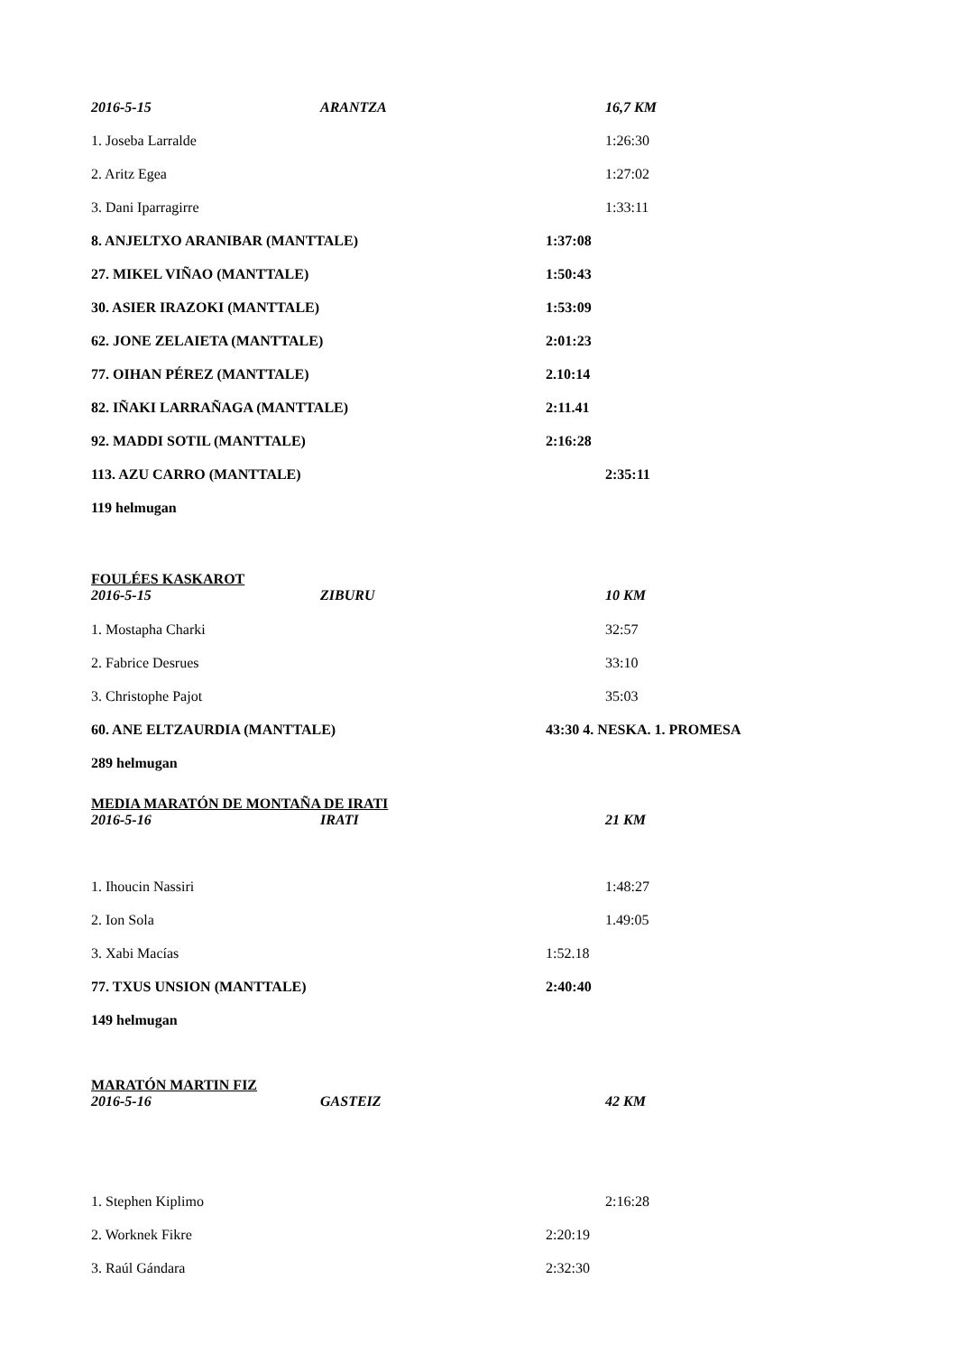2016-5-15 ARANTZA 16,7 KM
1. Joseba Larralde 1:26:30
2. Aritz Egea 1:27:02
3. Dani Iparragirre 1:33:11
8. ANJELTXO ARANIBAR (MANTTALE) 1:37:08
27. MIKEL VIÑAO (MANTTALE) 1:50:43
30. ASIER IRAZOKI (MANTTALE) 1:53:09
62. JONE ZELAIETA (MANTTALE) 2:01:23
77. OIHAN PÉREZ (MANTTALE) 2.10:14
82. IÑAKI LARRAÑAGA (MANTTALE) 2:11.41
92. MADDI SOTIL (MANTTALE) 2:16:28
113. AZU CARRO (MANTTALE) 2:35:11
119 helmugan
FOULÉES KASKAROT
2016-5-15 ZIBURU 10 KM
1. Mostapha Charki 32:57
2. Fabrice Desrues 33:10
3. Christophe Pajot 35:03
60. ANE ELTZAURDIA (MANTTALE) 43:30 4. NESKA. 1. PROMESA
289 helmugan
MEDIA MARATÓN DE MONTAÑA DE IRATI
2016-5-16 IRATI 21 KM
1. Ihoucin Nassiri 1:48:27
2. Ion Sola 1.49:05
3. Xabi Macías 1:52.18
77. TXUS UNSION (MANTTALE) 2:40:40
149 helmugan
MARATÓN MARTIN FIZ
2016-5-16 GASTEIZ 42 KM
1. Stephen Kiplimo 2:16:28
2. Worknek Fikre 2:20:19
3. Raúl Gándara 2:32:30